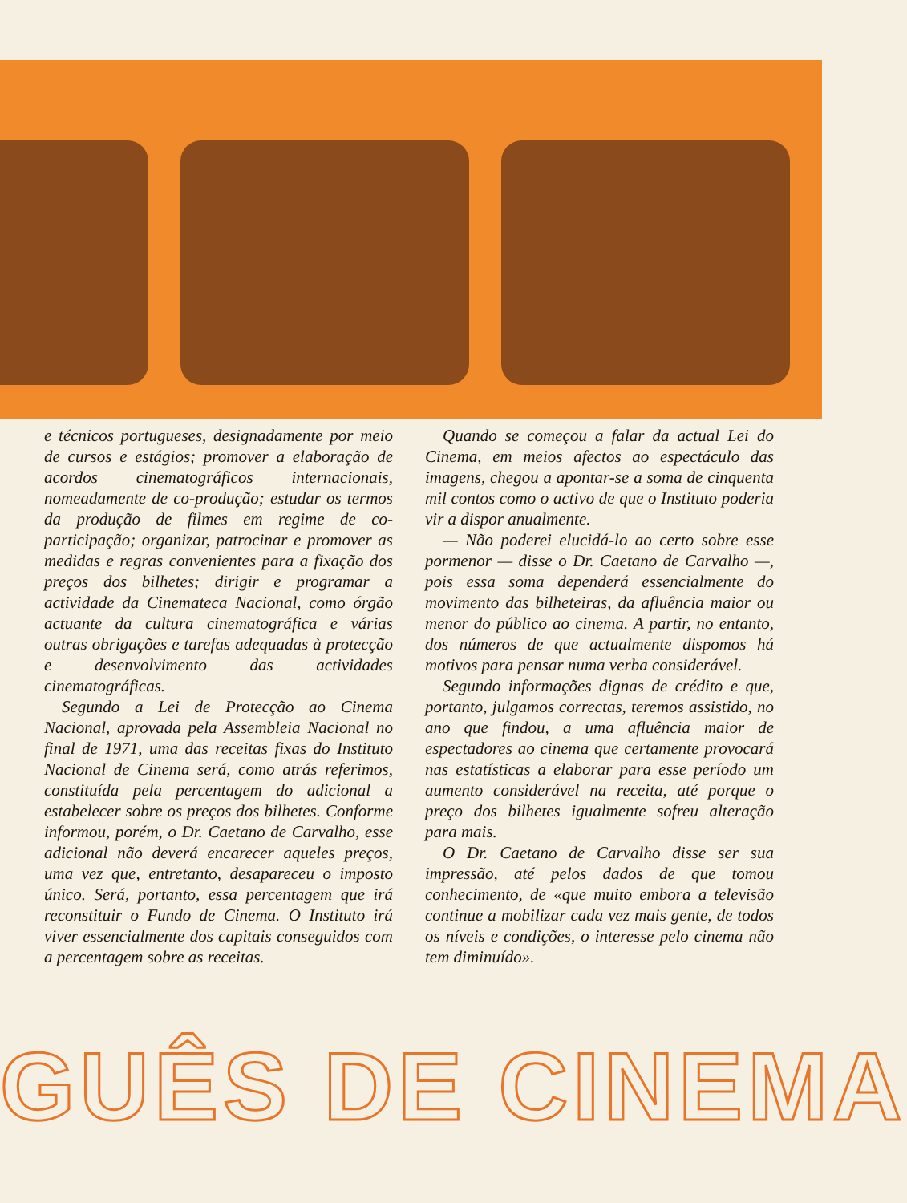e técnicos portugueses, designadamente por meio de cursos e estágios; promover a elaboração de acordos cinematográficos internacionais, nomeadamente de co-produção; estudar os termos da produção de filmes em regime de co-participação; organizar, patrocinar e promover as medidas e regras convenientes para a fixação dos preços dos bilhetes; dirigir e programar a actividade da Cinemateca Nacional, como órgão actuante da cultura cinematográfica e várias outras obrigações e tarefas adequadas à protecção e desenvolvimento das actividades cinematográficas.
Segundo a Lei de Protecção ao Cinema Nacional, aprovada pela Assembleia Nacional no final de 1971, uma das receitas fixas do Instituto Nacional de Cinema será, como atrás referimos, constituída pela percentagem do adicional a estabelecer sobre os preços dos bilhetes. Conforme informou, porém, o Dr. Caetano de Carvalho, esse adicional não deverá encarecer aqueles preços, uma vez que, entretanto, desapareceu o imposto único. Será, portanto, essa percentagem que irá reconstituir o Fundo de Cinema. O Instituto irá viver essencialmente dos capitais conseguidos com a percentagem sobre as receitas.
Quando se começou a falar da actual Lei do Cinema, em meios afectos ao espectáculo das imagens, chegou a apontar-se a soma de cinquenta mil contos como o activo de que o Instituto poderia vir a dispor anualmente.
— Não poderei elucidá-lo ao certo sobre esse pormenor — disse o Dr. Caetano de Carvalho —, pois essa soma dependerá essencialmente do movimento das bilheteiras, da afluência maior ou menor do público ao cinema. A partir, no entanto, dos números de que actualmente dispomos há motivos para pensar numa verba considerável.
Segundo informações dignas de crédito e que, portanto, julgamos correctas, teremos assistido, no ano que findou, a uma afluência maior de espectadores ao cinema que certamente provocará nas estatísticas a elaborar para esse período um aumento considerável na receita, até porque o preço dos bilhetes igualmente sofreu alteração para mais.
O Dr. Caetano de Carvalho disse ser sua impressão, até pelos dados de que tomou conhecimento, de «que muito embora a televisão continue a mobilizar cada vez mais gente, de todos os níveis e condições, o interesse pelo cinema não tem diminuído».
GUÊS DE CINEMA